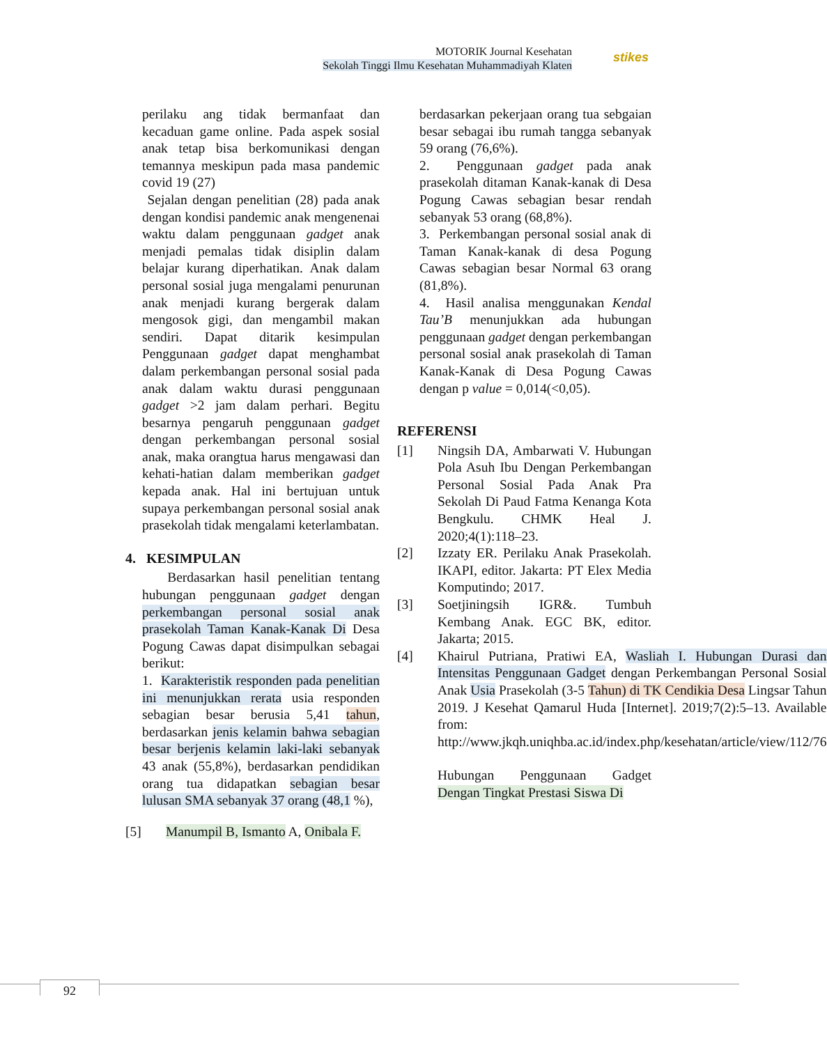MOTORIK Journal Kesehatan
Sekolah Tinggi Ilmu Kesehatan Muhammadiyah Klaten
stikes
perilaku ang tidak bermanfaat dan kecaduan game online. Pada aspek sosial anak tetap bisa berkomunikasi dengan temannya meskipun pada masa pandemic covid 19 (27)
Sejalan dengan penelitian (28) pada anak dengan kondisi pandemic anak mengenenai waktu dalam penggunaan gadget anak menjadi pemalas tidak disiplin dalam belajar kurang diperhatikan. Anak dalam personal sosial juga mengalami penurunan anak menjadi kurang bergerak dalam mengosok gigi, dan mengambil makan sendiri. Dapat ditarik kesimpulan Penggunaan gadget dapat menghambat dalam perkembangan personal sosial pada anak dalam waktu durasi penggunaan gadget >2 jam dalam perhari. Begitu besarnya pengaruh penggunaan gadget dengan perkembangan personal sosial anak, maka orangtua harus mengawasi dan kehati-hatian dalam memberikan gadget kepada anak. Hal ini bertujuan untuk supaya perkembangan personal sosial anak prasekolah tidak mengalami keterlambatan.
4. KESIMPULAN
Berdasarkan hasil penelitian tentang hubungan penggunaan gadget dengan perkembangan personal sosial anak prasekolah Taman Kanak-Kanak Di Desa Pogung Cawas dapat disimpulkan sebagai berikut:
1. Karakteristik responden pada penelitian ini menunjukkan rerata usia responden sebagian besar berusia 5,41 tahun, berdasarkan jenis kelamin bahwa sebagian besar berjenis kelamin laki-laki sebanyak 43 anak (55,8%), berdasarkan pendidikan orang tua didapatkan sebagian besar lulusan SMA sebanyak 37 orang (48,1 %),
[5] Manumpil B, Ismanto A, Onibala F.
berdasarkan pekerjaan orang tua sebgaian besar sebagai ibu rumah tangga sebanyak 59 orang (76,6%).
2. Penggunaan gadget pada anak prasekolah ditaman Kanak-kanak di Desa Pogung Cawas sebagian besar rendah sebanyak 53 orang (68,8%).
3. Perkembangan personal sosial anak di Taman Kanak-kanak di desa Pogung Cawas sebagian besar Normal 63 orang (81,8%).
4. Hasil analisa menggunakan Kendal Tau’B menunjukkan ada hubungan penggunaan gadget dengan perkembangan personal sosial anak prasekolah di Taman Kanak-Kanak di Desa Pogung Cawas dengan p value = 0,014(<0,05).
REFERENSI
[1] Ningsih DA, Ambarwati V. Hubungan Pola Asuh Ibu Dengan Perkembangan Personal Sosial Pada Anak Pra Sekolah Di Paud Fatma Kenanga Kota Bengkulu. CHMK Heal J. 2020;4(1):118–23.
[2] Izzaty ER. Perilaku Anak Prasekolah. IKAPI, editor. Jakarta: PT Elex Media Komputindo; 2017.
[3] Soetjiningsih IGR&. Tumbuh Kembang Anak. EGC BK, editor. Jakarta; 2015.
[4] Khairul Putriana, Pratiwi EA, Wasliah I. Hubungan Durasi dan Intensitas Penggunaan Gadget dengan Perkembangan Personal Sosial Anak Usia Prasekolah (3-5 Tahun) di TK Cendikia Desa Lingsar Tahun 2019. J Kesehat Qamarul Huda [Internet]. 2019;7(2):5–13. Available from: http://www.jkqh.uniqhba.ac.id/index.php/kesehatan/article/view/112/76
Hubungan Penggunaan Gadget Dengan Tingkat Prestasi Siswa Di
92